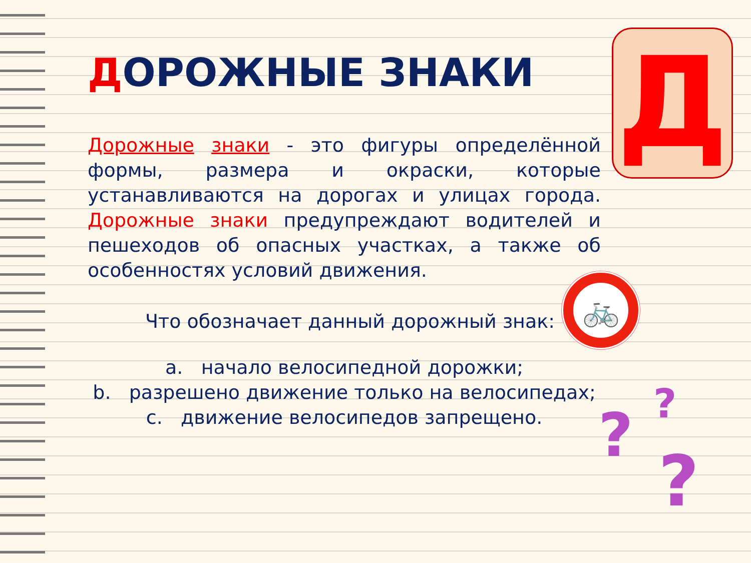Д
ДОРОЖНЫЕ ЗНАКИ
Дорожные знаки - это фигуры определённой формы, размера и окраски, которые устанавливаются на дорогах и улицах города. Дорожные знаки предупреждают водителей и пешеходов об опасных участках, а также об особенностях условий движения.
Что обозначает данный дорожный знак:
a. начало велосипедной дорожки;
b. разрешено движение только на велосипедах;
c. движение велосипедов запрещено.
🚲
? ?
?